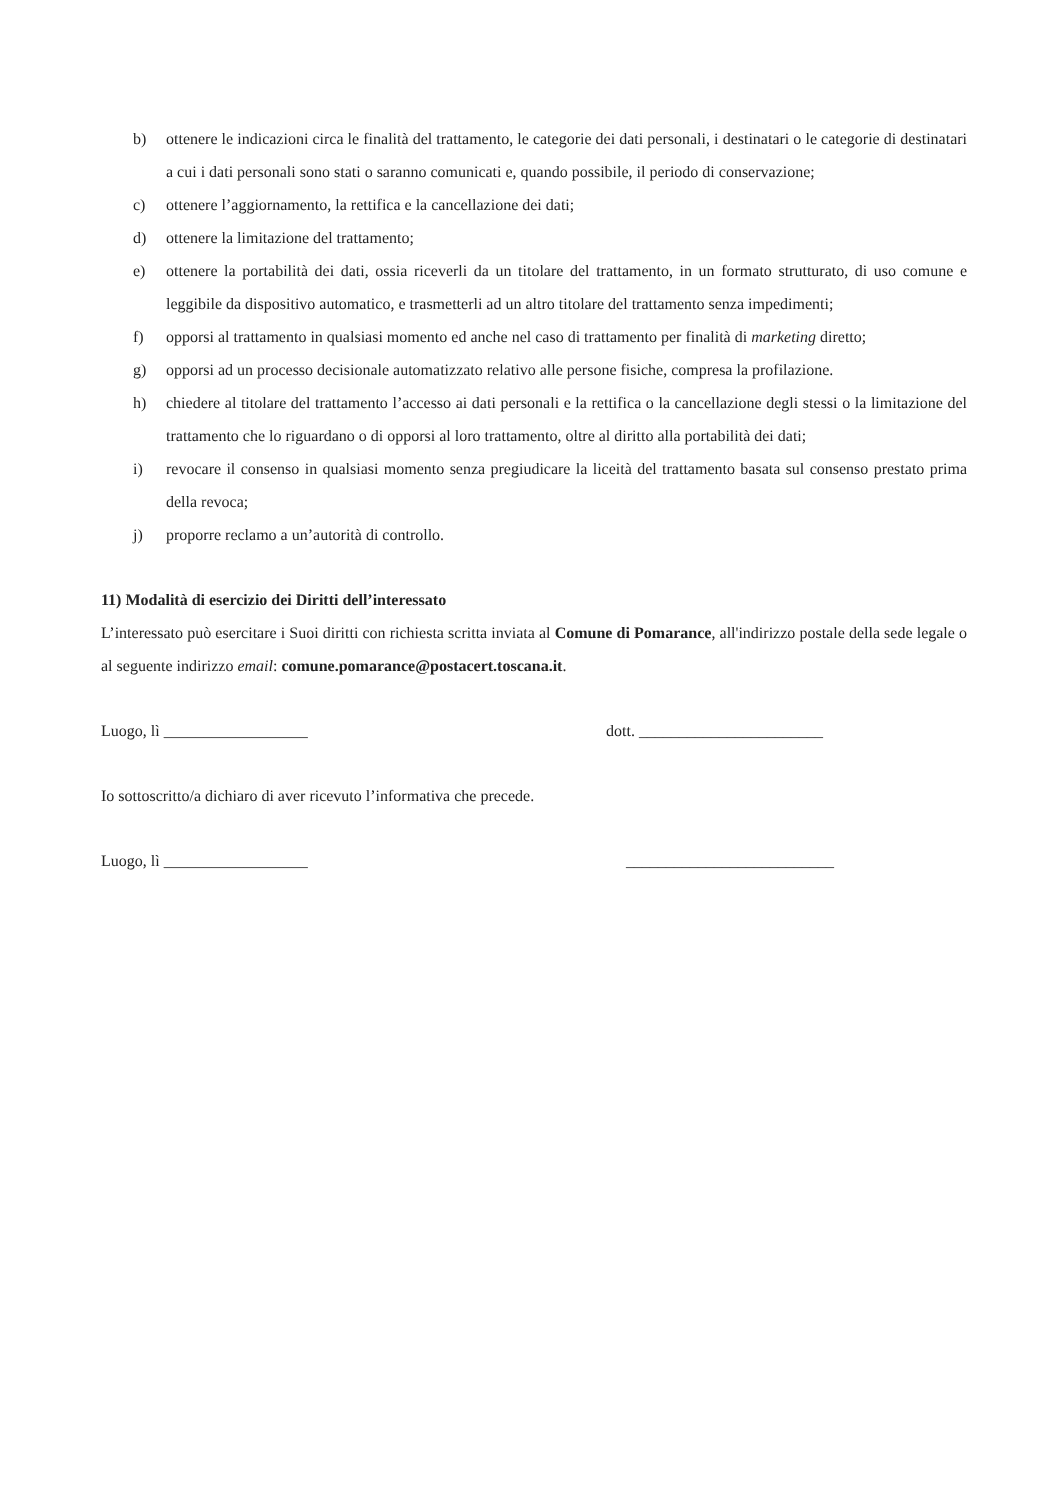b) ottenere le indicazioni circa le finalità del trattamento, le categorie dei dati personali, i destinatari o le categorie di destinatari a cui i dati personali sono stati o saranno comunicati e, quando possibile, il periodo di conservazione;
c) ottenere l’aggiornamento, la rettifica e la cancellazione dei dati;
d) ottenere la limitazione del trattamento;
e) ottenere la portabilità dei dati, ossia riceverli da un titolare del trattamento, in un formato strutturato, di uso comune e leggibile da dispositivo automatico, e trasmetterli ad un altro titolare del trattamento senza impedimenti;
f) opporsi al trattamento in qualsiasi momento ed anche nel caso di trattamento per finalità di marketing diretto;
g) opporsi ad un processo decisionale automatizzato relativo alle persone fisiche, compresa la profilazione.
h) chiedere al titolare del trattamento l’accesso ai dati personali e la rettifica o la cancellazione degli stessi o la limitazione del trattamento che lo riguardano o di opporsi al loro trattamento, oltre al diritto alla portabilità dei dati;
i) revocare il consenso in qualsiasi momento senza pregiudicare la liceità del trattamento basata sul consenso prestato prima della revoca;
j) proporre reclamo a un’autorità di controllo.
11) Modalità di esercizio dei Diritti dell’interessato
L’interessato può esercitare i Suoi diritti con richiesta scritta inviata al Comune di Pomarance, all'indirizzo postale della sede legale o al seguente indirizzo email: comune.pomarance@postacert.toscana.it.
Luogo, lì __________________ dott. _______________________
Io sottoscritto/a dichiaro di aver ricevuto l’informativa che precede.
Luogo, lì __________________ __________________________